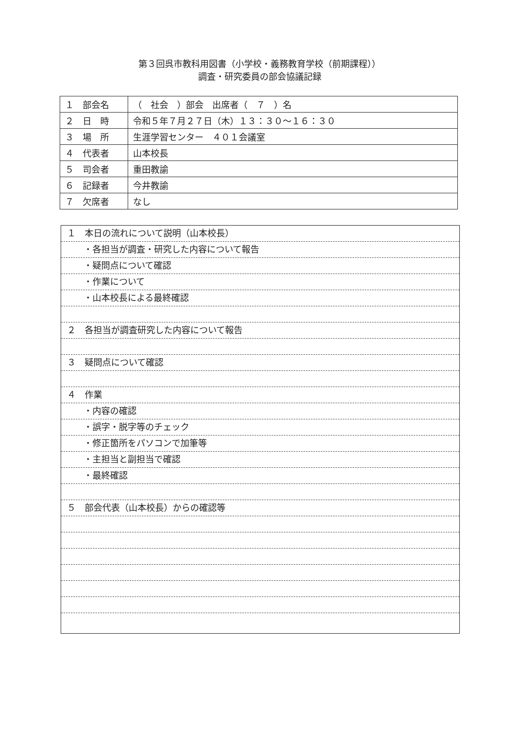第３回呉市教科用図書（小学校・義務教育学校（前期課程））
調査・研究委員の部会協議記録
| １ 部会名 | （ 社会 ）部会 出席者（ ７ ）名 |
| ２ 日 時 | 令和５年７月２７日（木）１３：３０～１６：３０ |
| ３ 場 所 | 生涯学習センター ４０１会議室 |
| ４ 代表者 | 山本校長 |
| ５ 司会者 | 重田教諭 |
| ６ 記録者 | 今井教諭 |
| ７ 欠席者 | なし |
１　本日の流れについて説明（山本校長）
・各担当が調査・研究した内容について報告
・疑問点について確認
・作業について
・山本校長による最終確認
２　各担当が調査研究した内容について報告
３　疑問点について確認
４　作業
・内容の確認
・誤字・脱字等のチェック
・修正箇所をパソコンで加筆等
・主担当と副担当で確認
・最終確認
５　部会代表（山本校長）からの確認等